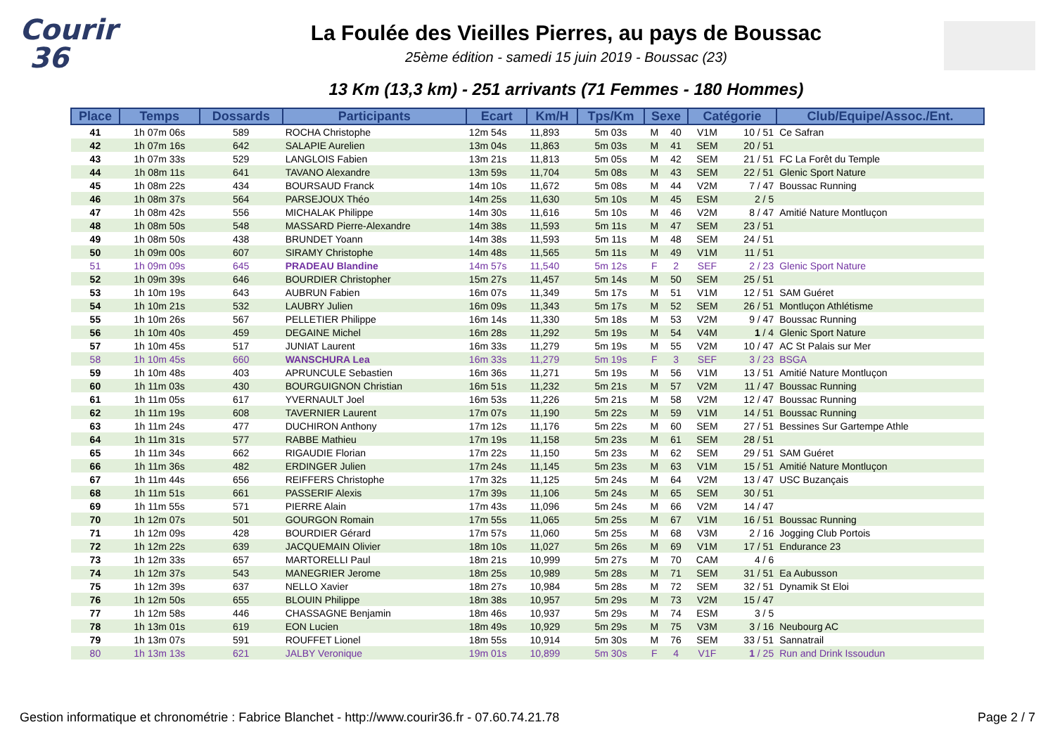Courir
36
La Foulée des Vieilles Pierres, au pays de Boussac
25ème édition - samedi 15 juin 2019 - Boussac (23)
13 Km (13,3 km) - 251 arrivants (71 Femmes - 180 Hommes)
| Place | Temps | Dossards | Participants | Ecart | Km/H | Tps/Km | Sexe | | Catégorie | | Club/Equipe/Assoc./Ent. |
| --- | --- | --- | --- | --- | --- | --- | --- | --- | --- | --- | --- |
| 41 | 1h 07m 06s | 589 | ROCHA Christophe | 12m 54s | 11,893 | 5m 03s | M | 40 | V1M | 10 / 51 | Ce Safran |
| 42 | 1h 07m 16s | 642 | SALAPIE Aurelien | 13m 04s | 11,863 | 5m 03s | M | 41 | SEM | 20 / 51 | |
| 43 | 1h 07m 33s | 529 | LANGLOIS Fabien | 13m 21s | 11,813 | 5m 05s | M | 42 | SEM | 21 / 51 | FC La Forêt du Temple |
| 44 | 1h 08m 11s | 641 | TAVANO Alexandre | 13m 59s | 11,704 | 5m 08s | M | 43 | SEM | 22 / 51 | Glenic Sport Nature |
| 45 | 1h 08m 22s | 434 | BOURSAUD Franck | 14m 10s | 11,672 | 5m 08s | M | 44 | V2M | 7 / 47 | Boussac Running |
| 46 | 1h 08m 37s | 564 | PARSEJOUX Théo | 14m 25s | 11,630 | 5m 10s | M | 45 | ESM | 2 / 5 | |
| 47 | 1h 08m 42s | 556 | MICHALAK Philippe | 14m 30s | 11,616 | 5m 10s | M | 46 | V2M | 8 / 47 | Amitié Nature Montluçon |
| 48 | 1h 08m 50s | 548 | MASSARD Pierre-Alexandre | 14m 38s | 11,593 | 5m 11s | M | 47 | SEM | 23 / 51 | |
| 49 | 1h 08m 50s | 438 | BRUNDET Yoann | 14m 38s | 11,593 | 5m 11s | M | 48 | SEM | 24 / 51 | |
| 50 | 1h 09m 00s | 607 | SIRAMY Christophe | 14m 48s | 11,565 | 5m 11s | M | 49 | V1M | 11 / 51 | |
| 51 | 1h 09m 09s | 645 | PRADEAU Blandine | 14m 57s | 11,540 | 5m 12s | F | 2 | SEF | 2 / 23 | Glenic Sport Nature |
| 52 | 1h 09m 39s | 646 | BOURDIER Christopher | 15m 27s | 11,457 | 5m 14s | M | 50 | SEM | 25 / 51 | |
| 53 | 1h 10m 19s | 643 | AUBRUN Fabien | 16m 07s | 11,349 | 5m 17s | M | 51 | V1M | 12 / 51 | SAM Guéret |
| 54 | 1h 10m 21s | 532 | LAUBRY Julien | 16m 09s | 11,343 | 5m 17s | M | 52 | SEM | 26 / 51 | Montluçon Athlétisme |
| 55 | 1h 10m 26s | 567 | PELLETIER Philippe | 16m 14s | 11,330 | 5m 18s | M | 53 | V2M | 9 / 47 | Boussac Running |
| 56 | 1h 10m 40s | 459 | DEGAINE Michel | 16m 28s | 11,292 | 5m 19s | M | 54 | V4M | 1 / 4 | Glenic Sport Nature |
| 57 | 1h 10m 45s | 517 | JUNIAT Laurent | 16m 33s | 11,279 | 5m 19s | M | 55 | V2M | 10 / 47 | AC St Palais sur Mer |
| 58 | 1h 10m 45s | 660 | WANSCHURA Lea | 16m 33s | 11,279 | 5m 19s | F | 3 | SEF | 3 / 23 | BSGA |
| 59 | 1h 10m 48s | 403 | APRUNCULE Sebastien | 16m 36s | 11,271 | 5m 19s | M | 56 | V1M | 13 / 51 | Amitié Nature Montluçon |
| 60 | 1h 11m 03s | 430 | BOURGUIGNON Christian | 16m 51s | 11,232 | 5m 21s | M | 57 | V2M | 11 / 47 | Boussac Running |
| 61 | 1h 11m 05s | 617 | YVERNAULT Joel | 16m 53s | 11,226 | 5m 21s | M | 58 | V2M | 12 / 47 | Boussac Running |
| 62 | 1h 11m 19s | 608 | TAVERNIER Laurent | 17m 07s | 11,190 | 5m 22s | M | 59 | V1M | 14 / 51 | Boussac Running |
| 63 | 1h 11m 24s | 477 | DUCHIRON Anthony | 17m 12s | 11,176 | 5m 22s | M | 60 | SEM | 27 / 51 | Bessines Sur Gartempe Athle |
| 64 | 1h 11m 31s | 577 | RABBE Mathieu | 17m 19s | 11,158 | 5m 23s | M | 61 | SEM | 28 / 51 | |
| 65 | 1h 11m 34s | 662 | RIGAUDIE Florian | 17m 22s | 11,150 | 5m 23s | M | 62 | SEM | 29 / 51 | SAM Guéret |
| 66 | 1h 11m 36s | 482 | ERDINGER Julien | 17m 24s | 11,145 | 5m 23s | M | 63 | V1M | 15 / 51 | Amitié Nature Montluçon |
| 67 | 1h 11m 44s | 656 | REIFFERS Christophe | 17m 32s | 11,125 | 5m 24s | M | 64 | V2M | 13 / 47 | USC Buzançais |
| 68 | 1h 11m 51s | 661 | PASSERIF Alexis | 17m 39s | 11,106 | 5m 24s | M | 65 | SEM | 30 / 51 | |
| 69 | 1h 11m 55s | 571 | PIERRE Alain | 17m 43s | 11,096 | 5m 24s | M | 66 | V2M | 14 / 47 | |
| 70 | 1h 12m 07s | 501 | GOURGON Romain | 17m 55s | 11,065 | 5m 25s | M | 67 | V1M | 16 / 51 | Boussac Running |
| 71 | 1h 12m 09s | 428 | BOURDIER Gérard | 17m 57s | 11,060 | 5m 25s | M | 68 | V3M | 2 / 16 | Jogging Club Portois |
| 72 | 1h 12m 22s | 639 | JACQUEMAIN Olivier | 18m 10s | 11,027 | 5m 26s | M | 69 | V1M | 17 / 51 | Endurance 23 |
| 73 | 1h 12m 33s | 657 | MARTORELLI Paul | 18m 21s | 10,999 | 5m 27s | M | 70 | CAM | 4 / 6 | |
| 74 | 1h 12m 37s | 543 | MANEGRIER Jerome | 18m 25s | 10,989 | 5m 28s | M | 71 | SEM | 31 / 51 | Ea Aubusson |
| 75 | 1h 12m 39s | 637 | NELLO Xavier | 18m 27s | 10,984 | 5m 28s | M | 72 | SEM | 32 / 51 | Dynamik St Eloi |
| 76 | 1h 12m 50s | 655 | BLOUIN Philippe | 18m 38s | 10,957 | 5m 29s | M | 73 | V2M | 15 / 47 | |
| 77 | 1h 12m 58s | 446 | CHASSAGNE Benjamin | 18m 46s | 10,937 | 5m 29s | M | 74 | ESM | 3 / 5 | |
| 78 | 1h 13m 01s | 619 | EON Lucien | 18m 49s | 10,929 | 5m 29s | M | 75 | V3M | 3 / 16 | Neubourg AC |
| 79 | 1h 13m 07s | 591 | ROUFFET Lionel | 18m 55s | 10,914 | 5m 30s | M | 76 | SEM | 33 / 51 | Sannatrail |
| 80 | 1h 13m 13s | 621 | JALBY Veronique | 19m 01s | 10,899 | 5m 30s | F | 4 | V1F | 1 / 25 | Run and Drink Issoudun |
Gestion informatique et chronométrie : Fabrice Blanchet - http://www.courir36.fr - 07.60.74.21.78 Page 2 / 7